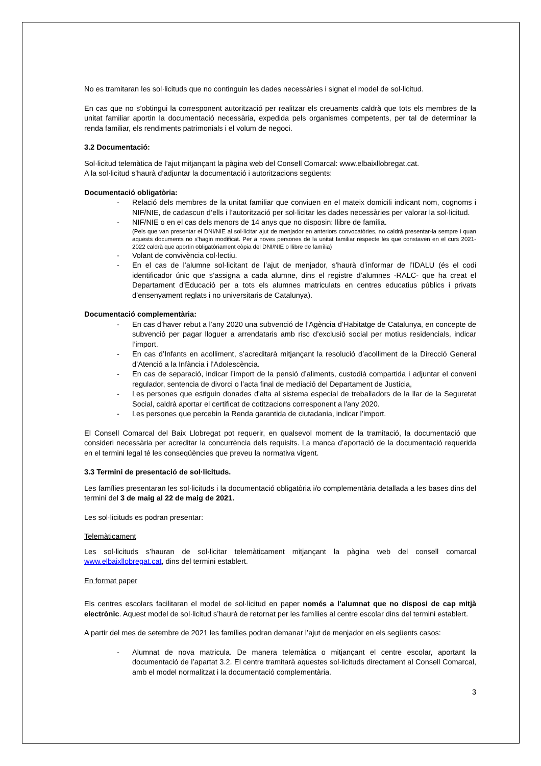No es tramitaran les sol·licituds que no continguin les dades necessàries i signat el model de sol·licitud.
En cas que no s’obtingui la corresponent autorització per realitzar els creuaments caldrà que tots els membres de la unitat familiar aportin la documentació necessària, expedida pels organismes competents, per tal de determinar la renda familiar, els rendiments patrimonials i el volum de negoci.
3.2 Documentació:
Sol·licitud telemàtica de l’ajut mitjançant la pàgina web del Consell Comarcal: www.elbaixllobregat.cat.
A la sol·licitud s’haurà d’adjuntar la documentació i autoritzacions següents:
Documentació obligatòria:
- Relació dels membres de la unitat familiar que conviuen en el mateix domicili indicant nom, cognoms i NIF/NIE, de cadascun d’ells i l’autorització per sol·licitar les dades necessàries per valorar la sol·licitud.
- NIF/NIE o en el cas dels menors de 14 anys que no disposin: llibre de família.
(Pels que van presentar el DNI/NIE al sol·licitar ajut de menjador en anteriors convocatòries, no caldrà presentar-la sempre i quan aquests documents no s'hagin modificat. Per a noves persones de la unitat familiar respecte les que constaven en el curs 2021-2022 caldrà que aportin obligatòriament còpia del DNI/NIE o llibre de família)
- Volant de convivència col·lectiu.
- En el cas de l’alumne sol·licitant de l’ajut de menjador, s’haurà d’informar de l’IDALU (és el codi identificador únic que s’assigna a cada alumne, dins el registre d’alumnes -RALC- que ha creat el Departament d’Educació per a tots els alumnes matriculats en centres educatius públics i privats d’ensenyament reglats i no universitaris de Catalunya).
Documentació complementària:
- En cas d’haver rebut a l’any 2020 una subvenció de l’Agència d’Habitatge de Catalunya, en concepte de subvenció per pagar lloguer a arrendataris amb risc d’exclusió social per motius residencials, indicar l’import.
- En cas d’Infants en acolliment, s’acreditarà mitjançant la resolució d’acolliment de la Direcció General d’Atenció a la Infància i l’Adolescència.
- En cas de separació, indicar l’import de la pensió d’aliments, custodià compartida i adjuntar el conveni regulador, sentencia de divorci o l’acta final de mediació del Departament de Justícia,
- Les persones que estiguin donades d'alta al sistema especial de treballadors de la llar de la Seguretat Social, caldrà aportar el certificat de cotitzacions corresponent a l'any 2020.
- Les persones que percebin la Renda garantida de ciutadania, indicar l’import.
El Consell Comarcal del Baix Llobregat pot requerir, en qualsevol moment de la tramitació, la documentació que consideri necessària per acreditar la concurrència dels requisits. La manca d’aportació de la documentació requerida en el termini legal té les conseqüències que preveu la normativa vigent.
3.3 Termini de presentació de sol·licituds.
Les famílies presentaran les sol·licituds i la documentació obligatòria i/o complementària detallada a les bases dins del termini del 3 de maig al 22 de maig de 2021.
Les sol·licituds es podran presentar:
Telemàticament
Les sol·licituds s’hauran de sol·licitar telemàticament mitjançant la pàgina web del consell comarcal www.elbaixllobregat.cat, dins del termini establert.
En format paper
Els centres escolars facilitaran el model de sol·licitud en paper només a l’alumnat que no disposi de cap mitjà electrònic. Aquest model de sol·licitud s’haurà de retornat per les famílies al centre escolar dins del termini establert.
A partir del mes de setembre de 2021 les famílies podran demanar l’ajut de menjador en els següents casos:
- Alumnat de nova matricula. De manera telemàtica o mitjançant el centre escolar, aportant la documentació de l’apartat 3.2. El centre tramitarà aquestes sol·licituds directament al Consell Comarcal, amb el model normalitzat i la documentació complementària.
3